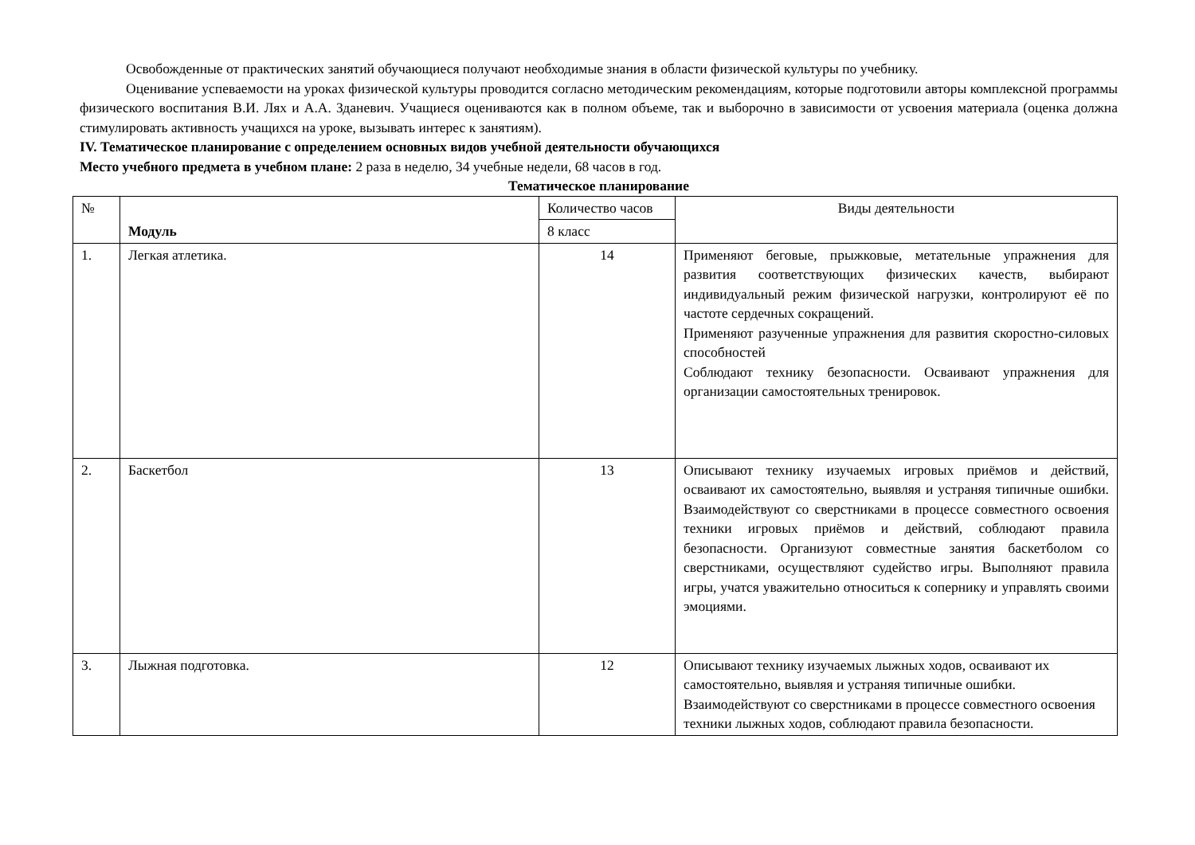Освобожденные от практических занятий обучающиеся получают необходимые знания в области физической культуры по учебнику.
Оценивание успеваемости на уроках физической культуры проводится согласно методическим рекомендациям, которые подготовили авторы комплексной программы физического воспитания В.И. Лях и А.А. Зданевич. Учащиеся оцениваются как в полном объеме, так и выборочно в зависимости от усвоения материала (оценка должна стимулировать активность учащихся на уроке, вызывать интерес к занятиям).
IV. Тематическое планирование с определением основных видов учебной деятельности обучающихся
Место учебного предмета в учебном плане: 2 раза в неделю, 34 учебные недели, 68 часов в год.
Тематическое планирование
| № | Модуль | Количество часов | Виды деятельности |
| | | 8 класс | |
| 1. | Легкая атлетика. | 14 | Применяют беговые, прыжковые, метательные упражнения для развития соответствующих физических качеств, выбирают индивидуальный режим физической нагрузки, контролируют её по частоте сердечных сокращений. Применяют разученные упражнения для развития скоростно-силовых способностей Соблюдают технику безопасности. Осваивают упражнения для организации самостоятельных тренировок. |
| 2. | Баскетбол | 13 | Описывают технику изучаемых игровых приёмов и действий, осваивают их самостоятельно, выявляя и устраняя типичные ошибки. Взаимодействуют со сверстниками в процессе совместного освоения техники игровых приёмов и действий, соблюдают правила безопасности. Организуют совместные занятия баскетболом со сверстниками, осуществляют судейство игры. Выполняют правила игры, учатся уважительно относиться к сопернику и управлять своими эмоциями. |
| 3. | Лыжная подготовка. | 12 | Описывают технику изучаемых лыжных ходов, осваивают их самостоятельно, выявляя и устраняя типичные ошибки. Взаимодействуют со сверстниками в процессе совместного освоения техники лыжных ходов, соблюдают правила безопасности. |